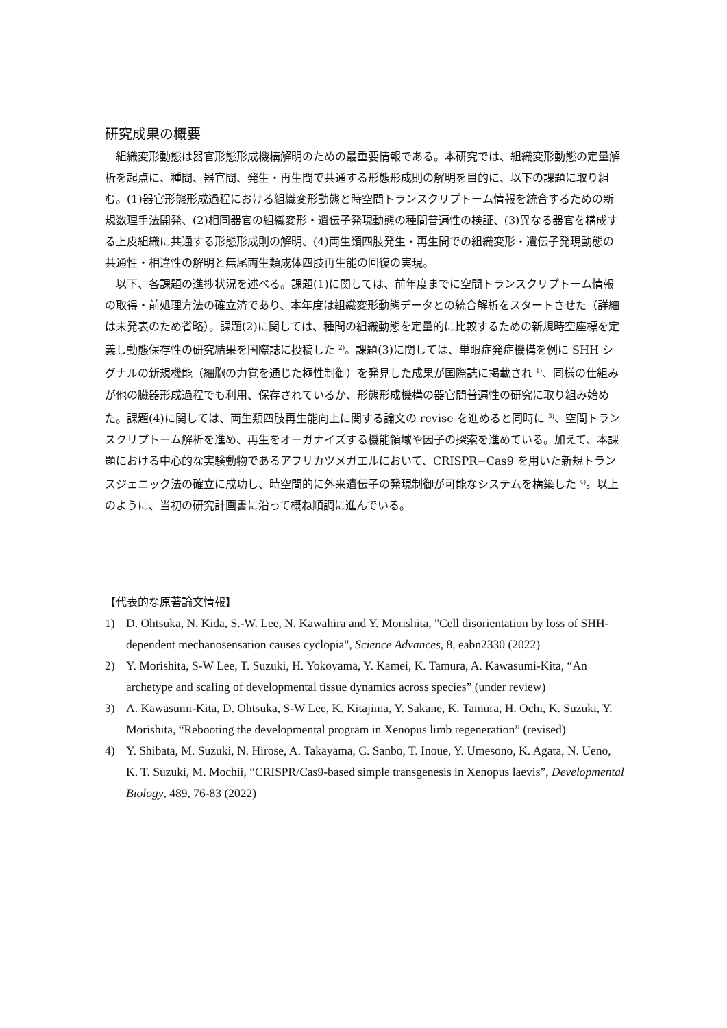研究成果の概要
組織変形動態は器官形態形成機構解明のための最重要情報である。本研究では、組織変形動態の定量解析を起点に、種間、器官間、発生・再生間で共通する形態形成則の解明を目的に、以下の課題に取り組む。(1)器官形態形成過程における組織変形動態と時空間トランスクリプトーム情報を統合するための新規数理手法開発、(2)相同器官の組織変形・遺伝子発現動態の種間普遍性の検証、(3)異なる器官を構成する上皮組織に共通する形態形成則の解明、(4)両生類四肢発生・再生間での組織変形・遺伝子発現動態の共通性・相違性の解明と無尾両生類成体四肢再生能の回復の実現。
以下、各課題の進捗状況を述べる。課題(1)に関しては、前年度までに空間トランスクリプトーム情報の取得・前処理方法の確立済であり、本年度は組織変形動態データとの統合解析をスタートさせた（詳細は未発表のため省略）。課題(2)に関しては、種間の組織動態を定量的に比較するための新規時空座標を定義し動態保存性の研究結果を国際誌に投稿した <sup>2)</sup>。課題(3)に関しては、単眼症発症機構を例に SHH シグナルの新規機能（細胞の力覚を通じた極性制御）を発見した成果が国際誌に掲載され <sup>1)</sup>、同様の仕組みが他の臓器形成過程でも利用、保存されているか、形態形成機構の器官間普遍性の研究に取り組み始めた。課題(4)に関しては、両生類四肢再生能向上に関する論文の revise を進めると同時に <sup>3)</sup>、空間トランスクリプトーム解析を進め、再生をオーガナイズする機能領域や因子の探索を進めている。加えて、本課題における中心的な実験動物であるアフリカツメガエルにおいて、CRISPR−Cas9 を用いた新規トランスジェニック法の確立に成功し、時空間的に外来遺伝子の発現制御が可能なシステムを構築した <sup>4)</sup>。以上のように、当初の研究計画書に沿って概ね順調に進んでいる。
【代表的な原著論文情報】
1) D. Ohtsuka, N. Kida, S.-W. Lee, N. Kawahira and Y. Morishita, "Cell disorientation by loss of SHH-dependent mechanosensation causes cyclopia", Science Advances, 8, eabn2330 (2022)
2) Y. Morishita, S-W Lee, T. Suzuki, H. Yokoyama, Y. Kamei, K. Tamura, A. Kawasumi-Kita, “An archetype and scaling of developmental tissue dynamics across species” (under review)
3) A. Kawasumi-Kita, D. Ohtsuka, S-W Lee, K. Kitajima, Y. Sakane, K. Tamura, H. Ochi, K. Suzuki, Y. Morishita, “Rebooting the developmental program in Xenopus limb regeneration” (revised)
4) Y. Shibata, M. Suzuki, N. Hirose, A. Takayama, C. Sanbo, T. Inoue, Y. Umesono, K. Agata, N. Ueno, K. T. Suzuki, M. Mochii, “CRISPR/Cas9-based simple transgenesis in Xenopus laevis”, Developmental Biology, 489, 76-83 (2022)